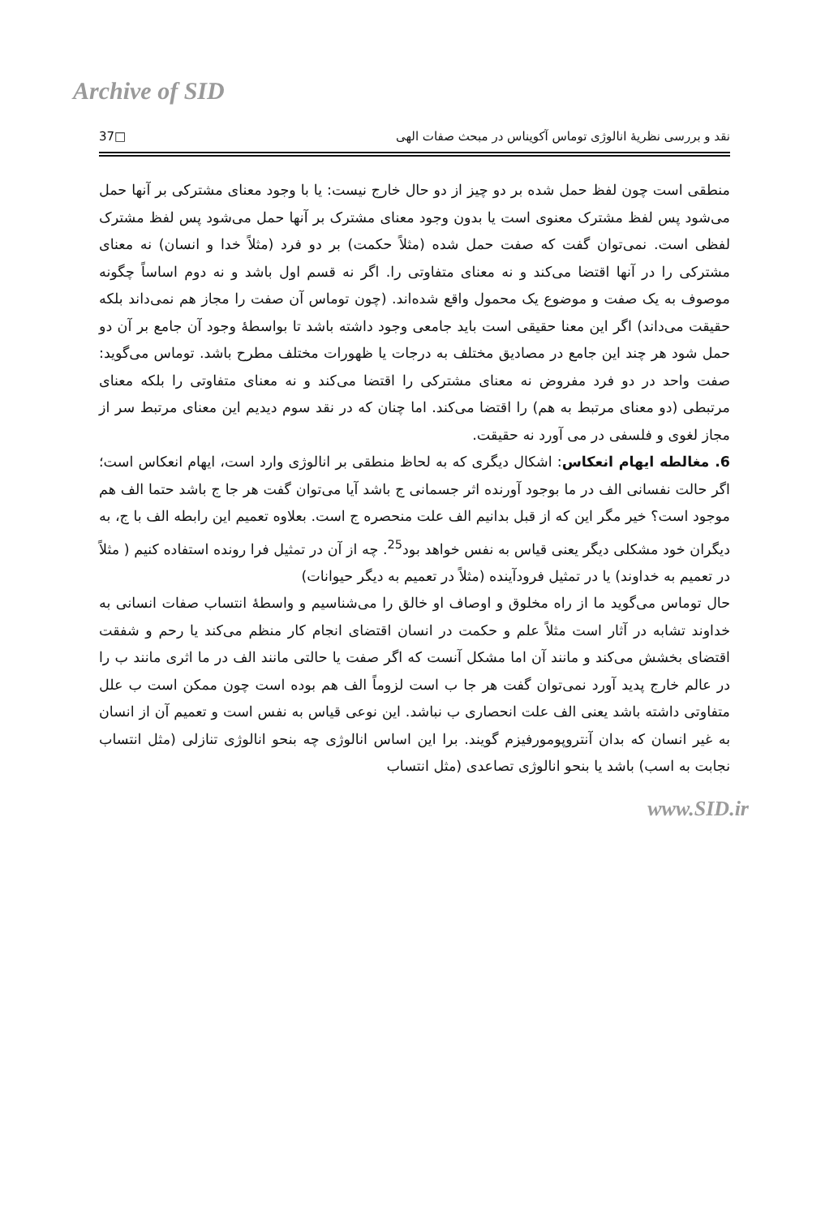Archive of SID
نقد و بررسی نظریهٔ انالوژی توماس آکویناس در مبحث صفات الهی □37
منطقی است چون لفظ حمل شده بر دو چیز از دو حال خارج نیست: یا با وجود معنای مشترکی بر آنها حمل می‌شود پس لفظ مشترک معنوی است یا بدون وجود معنای مشترک بر آنها حمل می‌شود پس لفظ مشترک لفظی است. نمی‌توان گفت که صفت حمل شده (مثلاً حکمت) بر دو فرد (مثلاً خدا و انسان) نه معنای مشترکی را در آنها اقتضا می‌کند و نه معنای متفاوتی را. اگر نه قسم اول باشد و نه دوم اساساً چگونه موصوف به یک صفت و موضوع یک محمول واقع شده‌اند. (چون توماس آن صفت را مجاز هم نمی‌داند بلکه حقیقت می‌داند) اگر این معنا حقیقی است باید جامعی وجود داشته باشد تا بواسطهٔ وجود آن جامع بر آن دو حمل شود هر چند این جامع در مصادیق مختلف به درجات یا ظهورات مختلف مطرح باشد. توماس می‌گوید: صفت واحد در دو فرد مفروض نه معنای مشترکی را اقتضا می‌کند و نه معنای متفاوتی را بلکه معنای مرتبطی (دو معنای مرتبط به هم) را اقتضا می‌کند. اما چنان که در نقد سوم دیدیم این معنای مرتبط سر از مجاز لغوی و فلسفی در می آورد نه حقیقت.
6. مغالطه ایهام انعکاس: اشکال دیگری که به لحاظ منطقی بر انالوژی وارد است، ایهام انعکاس است؛ اگر حالت نفسانی الف در ما بوجود آورنده اثر جسمانی ج باشد آیا می‌توان گفت هر جا ج باشد حتما الف هم موجود است؟ خیر مگر این که از قبل بدانیم الف علت منحصره ج است. بعلاوه تعمیم این رابطه الف با ج، به دیگران خود مشکلی دیگر یعنی قیاس به نفس خواهد بود<sup>25</sup>. چه از آن در تمثیل فرا رونده استفاده کنیم ( مثلاً در تعمیم به خداوند) یا در تمثیل فرودآینده (مثلاً در تعمیم به دیگر حیوانات)
حال توماس می‌گوید ما از راه مخلوق و اوصاف او خالق را می‌شناسیم و واسطهٔ انتساب صفات انسانی به خداوند تشابه در آثار است مثلاً علم و حکمت در انسان اقتضای انجام کار منظم می‌کند یا رحم و شفقت اقتضای بخشش می‌کند و مانند آن اما مشکل آنست که اگر صفت یا حالتی مانند الف در ما اثری مانند ب را در عالم خارج پدید آورد نمی‌توان گفت هر جا ب است لزوماً الف هم بوده است چون ممکن است ب علل متفاوتی داشته باشد یعنی الف علت انحصاری ب نباشد. این نوعی قیاس به نفس است و تعمیم آن از انسان به غیر انسان که بدان آنتروپومورفیزم گویند. برا این اساس انالوژی چه بنحو انالوژی تنازلی (مثل انتساب نجابت به اسب) باشد یا بنحو انالوژی تصاعدی (مثل انتساب
www.SID.ir